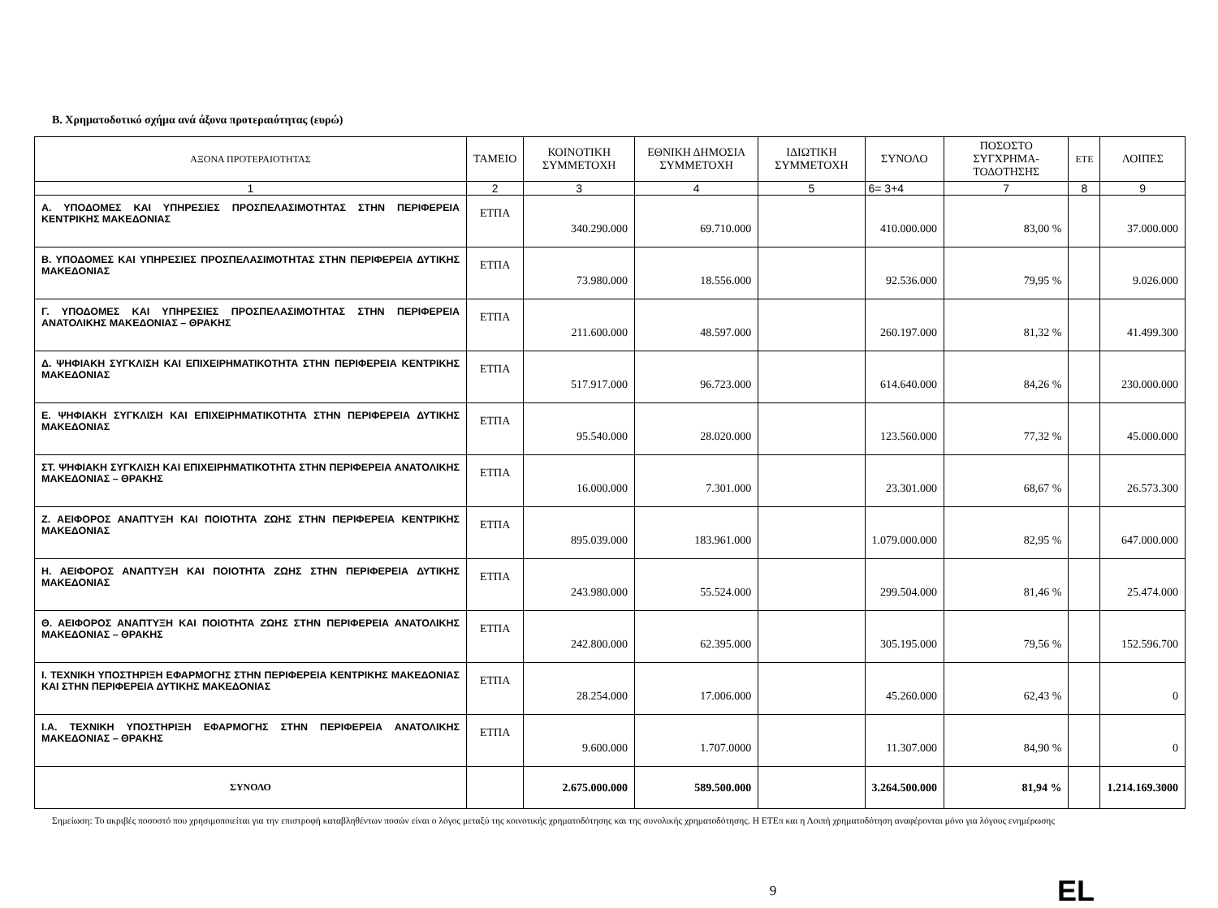Β. Χρηματοδοτικό σχήμα ανά άξονα προτεραιότητας (ευρώ)
| ΑΞΟΝΑ ΠΡΟΤΕΡΑΙΟΤΗΤΑΣ | ΤΑΜΕΙΟ | ΚΟΙΝΟΤΙΚΗ ΣΥΜΜΕΤΟΧΗ | ΕΘΝΙΚΗ ΔΗΜΟΣΙΑ ΣΥΜΜΕΤΟΧΗ | ΙΔΙΩΤΙΚΗ ΣΥΜΜΕΤΟΧΗ | ΣΥΝΟΛΟ | ΠΟΣΟΣΤΟ ΣΥΓΧΡΗΜΑ-ΤΟΔΟΤΗΣΗΣ | ΕΤΕ | ΛΟΙΠΕΣ |
| --- | --- | --- | --- | --- | --- | --- | --- | --- |
| 1 | 2 | 3 | 4 | 5 | 6= 3+4 | 7 | 8 | 9 |
| Α. ΥΠΟΔΟΜΕΣ ΚΑΙ ΥΠΗΡΕΣΙΕΣ ΠΡΟΣΠΕΛΑΣΙΜΟΤΗΤΑΣ ΣΤΗΝ ΠΕΡΙΦΕΡΕΙΑ ΚΕΝΤΡΙΚΗΣ ΜΑΚΕΔΟΝΙΑΣ | ΕΤΠΑ | 340.290.000 | 69.710.000 | | 410.000.000 | 83,00 % | | 37.000.000 |
| Β. ΥΠΟΔΟΜΕΣ ΚΑΙ ΥΠΗΡΕΣΙΕΣ ΠΡΟΣΠΕΛΑΣΙΜΟΤΗΤΑΣ ΣΤΗΝ ΠΕΡΙΦΕΡΕΙΑ ΔΥΤΙΚΗΣ ΜΑΚΕΔΟΝΙΑΣ | ΕΤΠΑ | 73.980.000 | 18.556.000 | | 92.536.000 | 79,95 % | | 9.026.000 |
| Γ. ΥΠΟΔΟΜΕΣ ΚΑΙ ΥΠΗΡΕΣΙΕΣ ΠΡΟΣΠΕΛΑΣΙΜΟΤΗΤΑΣ ΣΤΗΝ ΠΕΡΙΦΕΡΕΙΑ ΑΝΑΤΟΛΙΚΗΣ ΜΑΚΕΔΟΝΙΑΣ – ΘΡΑΚΗΣ | ΕΤΠΑ | 211.600.000 | 48.597.000 | | 260.197.000 | 81,32 % | | 41.499.300 |
| Δ. ΨΗΦΙΑΚΗ ΣΥΓΚΛΙΣΗ ΚΑΙ ΕΠΙΧΕΙΡΗΜΑΤΙΚΟΤΗΤΑ ΣΤΗΝ ΠΕΡΙΦΕΡΕΙΑ ΚΕΝΤΡΙΚΗΣ ΜΑΚΕΔΟΝΙΑΣ | ΕΤΠΑ | 517.917.000 | 96.723.000 | | 614.640.000 | 84,26 % | | 230.000.000 |
| Ε. ΨΗΦΙΑΚΗ ΣΥΓΚΛΙΣΗ ΚΑΙ ΕΠΙΧΕΙΡΗΜΑΤΙΚΟΤΗΤΑ ΣΤΗΝ ΠΕΡΙΦΕΡΕΙΑ ΔΥΤΙΚΗΣ ΜΑΚΕΔΟΝΙΑΣ | ΕΤΠΑ | 95.540.000 | 28.020.000 | | 123.560.000 | 77,32 % | | 45.000.000 |
| ΣΤ. ΨΗΦΙΑΚΗ ΣΥΓΚΛΙΣΗ ΚΑΙ ΕΠΙΧΕΙΡΗΜΑΤΙΚΟΤΗΤΑ ΣΤΗΝ ΠΕΡΙΦΕΡΕΙΑ ΑΝΑΤΟΛΙΚΗΣ ΜΑΚΕΔΟΝΙΑΣ – ΘΡΑΚΗΣ | ΕΤΠΑ | 16.000.000 | 7.301.000 | | 23.301.000 | 68,67 % | | 26.573.300 |
| Ζ. ΑΕΙΦΟΡΟΣ ΑΝΑΠΤΥΞΗ ΚΑΙ ΠΟΙΟΤΗΤΑ ΖΩΗΣ ΣΤΗΝ ΠΕΡΙΦΕΡΕΙΑ ΚΕΝΤΡΙΚΗΣ ΜΑΚΕΔΟΝΙΑΣ | ΕΤΠΑ | 895.039.000 | 183.961.000 | | 1.079.000.000 | 82,95 % | | 647.000.000 |
| Η. ΑΕΙΦΟΡΟΣ ΑΝΑΠΤΥΞΗ ΚΑΙ ΠΟΙΟΤΗΤΑ ΖΩΗΣ ΣΤΗΝ ΠΕΡΙΦΕΡΕΙΑ ΔΥΤΙΚΗΣ ΜΑΚΕΔΟΝΙΑΣ | ΕΤΠΑ | 243.980.000 | 55.524.000 | | 299.504.000 | 81,46 % | | 25.474.000 |
| Θ. ΑΕΙΦΟΡΟΣ ΑΝΑΠΤΥΞΗ ΚΑΙ ΠΟΙΟΤΗΤΑ ΖΩΗΣ ΣΤΗΝ ΠΕΡΙΦΕΡΕΙΑ ΑΝΑΤΟΛΙΚΗΣ ΜΑΚΕΔΟΝΙΑΣ – ΘΡΑΚΗΣ | ΕΤΠΑ | 242.800.000 | 62.395.000 | | 305.195.000 | 79,56 % | | 152.596.700 |
| Ι. ΤΕΧΝΙΚΗ ΥΠΟΣΤΗΡΙΞΗ ΕΦΑΡΜΟΓΗΣ ΣΤΗΝ ΠΕΡΙΦΕΡΕΙΑ ΚΕΝΤΡΙΚΗΣ ΜΑΚΕΔΟΝΙΑΣ ΚΑΙ ΣΤΗΝ ΠΕΡΙΦΕΡΕΙΑ ΔΥΤΙΚΗΣ ΜΑΚΕΔΟΝΙΑΣ | ΕΤΠΑ | 28.254.000 | 17.006.000 | | 45.260.000 | 62,43 % | | 0 |
| Ι.Α. ΤΕΧΝΙΚΗ ΥΠΟΣΤΗΡΙΞΗ ΕΦΑΡΜΟΓΗΣ ΣΤΗΝ ΠΕΡΙΦΕΡΕΙΑ ΑΝΑΤΟΛΙΚΗΣ ΜΑΚΕΔΟΝΙΑΣ – ΘΡΑΚΗΣ | ΕΤΠΑ | 9.600.000 | 1.707.0000 | | 11.307.000 | 84,90 % | | 0 |
| ΣΥΝΟΛΟ | | 2.675.000.000 | 589.500.000 | | 3.264.500.000 | 81,94 % | | 1.214.169.3000 |
Σημείωση: Το ακριβές ποσοστό που χρησιμοποιείται για την επιστροφή καταβληθέντων ποσών είναι ο λόγος μεταξύ της κοινοτικής χρηματοδότησης και της συνολικής χρηματοδότησης. Η ΕΤΕπ και η Λοιπή χρηματοδότηση αναφέρονται μόνο για λόγους ενημέρωσης
9 EL